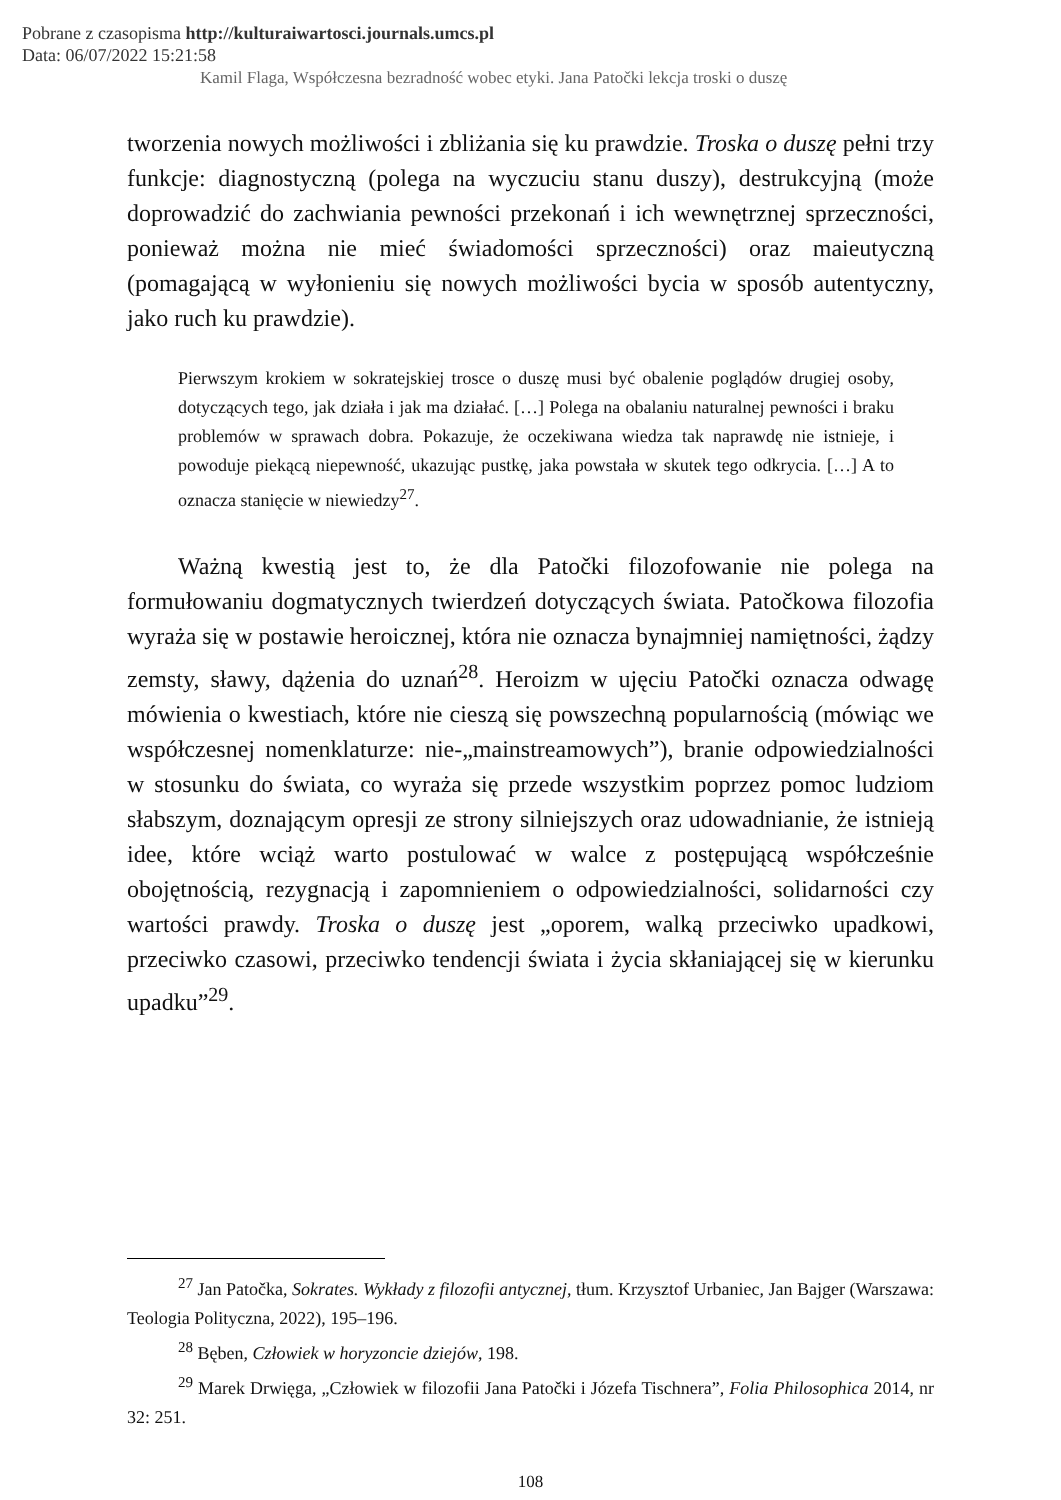Pobrane z czasopisma http://kulturaiwartosci.journals.umcs.pl
Data: 06/07/2022 15:21:58
Kamil Flaga, Współczesna bezradność wobec etyki. Jana Patočki lekcja troski o duszę
tworzenia nowych możliwości i zbliżania się ku prawdzie. Troska o duszę pełni trzy funkcje: diagnostyczną (polega na wyczuciu stanu duszy), destrukcyjną (może doprowadzić do zachwiania pewności przekonań i ich wewnętrznej sprzeczności, ponieważ można nie mieć świadomości sprzeczności) oraz maieutyczną (pomagającą w wyłonieniu się nowych możliwości bycia w sposób autentyczny, jako ruch ku prawdzie).
Pierwszym krokiem w sokratejskiej trosce o duszę musi być obalenie poglądów drugiej osoby, dotyczących tego, jak działa i jak ma działać. […] Polega na obalaniu naturalnej pewności i braku problemów w sprawach dobra. Pokazuje, że oczekiwana wiedza tak naprawdę nie istnieje, i powoduje piekącą niepewność, ukazując pustkę, jaka powstała w skutek tego odkrycia. […] A to oznacza stanięcie w niewiedzy<sup>27</sup>.
Ważną kwestią jest to, że dla Patočki filozofowanie nie polega na formułowaniu dogmatycznych twierdzeń dotyczących świata. Patočkowa filozofia wyraża się w postawie heroicznej, która nie oznacza bynajmniej namiętności, żądzy zemsty, sławy, dążenia do uznań<sup>28</sup>. Heroizm w ujęciu Patočki oznacza odwagę mówienia o kwestiach, które nie cieszą się powszechną popularnością (mówiąc we współczesnej nomenklaturze: nie-„mainstreamowych”), branie odpowiedzialności w stosunku do świata, co wyraża się przede wszystkim poprzez pomoc ludziom słabszym, doznającym opresji ze strony silniejszych oraz udowadnianie, że istnieją idee, które wciąż warto postulować w walce z postępującą współcześnie obojętnością, rezygnacją i zapomnieniem o odpowiedzialności, solidarności czy wartości prawdy. Troska o duszę jest „oporem, walką przeciwko upadkowi, przeciwko czasowi, przeciwko tendencji świata i życia skłaniającej się w kierunku upadku”<sup>29</sup>.
<sup>27</sup> Jan Patočka, Sokrates. Wykłady z filozofii antycznej, tłum. Krzysztof Urbaniec, Jan Bajger (Warszawa: Teologia Polityczna, 2022), 195–196.
<sup>28</sup> Bęben, Człowiek w horyzoncie dziejów, 198.
<sup>29</sup> Marek Drwięga, „Człowiek w filozofii Jana Patočki i Józefa Tischnera”, Folia Philosophica 2014, nr 32: 251.
108